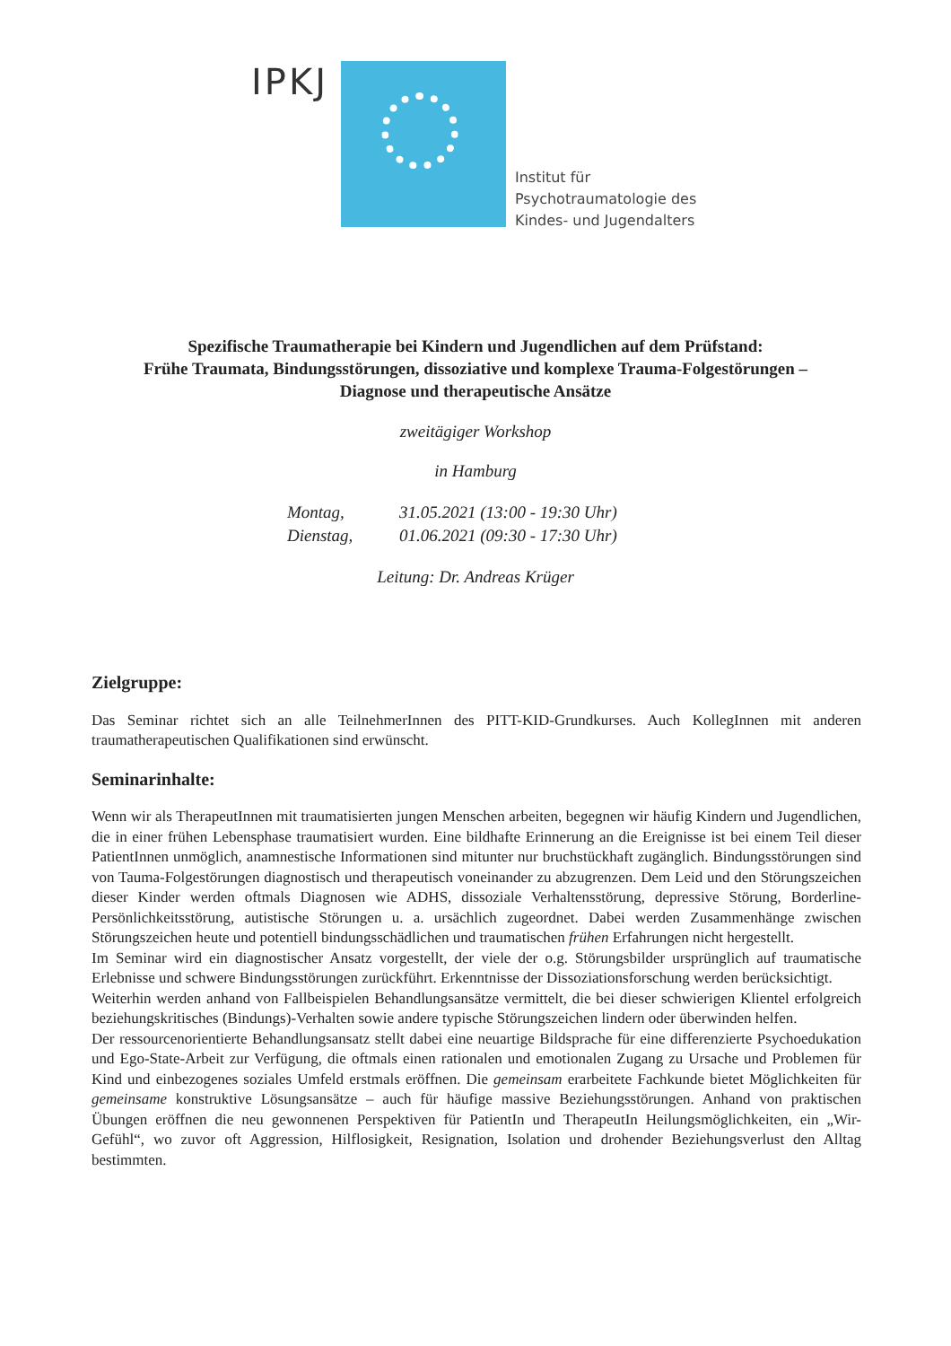IPKJ
Institut für
Psychotraumatologie des
Kindes- und Jugendalters
Spezifische Traumatherapie bei Kindern und Jugendlichen auf dem Prüfstand:
Frühe Traumata, Bindungsstörungen, dissoziative und komplexe Trauma-Folgestörungen –
Diagnose und therapeutische Ansätze
zweitägiger Workshop
in Hamburg
Montag, 31.05.2021 (13:00 - 19:30 Uhr)
Dienstag, 01.06.2021 (09:30 - 17:30 Uhr)
Leitung: Dr. Andreas Krüger
Zielgruppe:
Das Seminar richtet sich an alle TeilnehmerInnen des PITT-KID-Grundkurses. Auch KollegInnen mit anderen traumatherapeutischen Qualifikationen sind erwünscht.
Seminarinhalte:
Wenn wir als TherapeutInnen mit traumatisierten jungen Menschen arbeiten, begegnen wir häufig Kindern und Jugendlichen, die in einer frühen Lebensphase traumatisiert wurden. Eine bildhafte Erinnerung an die Ereignisse ist bei einem Teil dieser PatientInnen unmöglich, anamnestische Informationen sind mitunter nur bruchstückhaft zugänglich. Bindungsstörungen sind von Tauma-Folgestörungen diagnostisch und therapeutisch voneinander zu abzugrenzen. Dem Leid und den Störungszeichen dieser Kinder werden oftmals Diagnosen wie ADHS, dissoziale Verhaltensstörung, depressive Störung, Borderline-Persönlichkeitsstörung, autistische Störungen u. a. ursächlich zugeordnet. Dabei werden Zusammenhänge zwischen Störungszeichen heute und potentiell bindungsschädlichen und traumatischen frühen Erfahrungen nicht hergestellt.
Im Seminar wird ein diagnostischer Ansatz vorgestellt, der viele der o.g. Störungsbilder ursprünglich auf traumatische Erlebnisse und schwere Bindungsstörungen zurückführt. Erkenntnisse der Dissoziationsforschung werden berücksichtigt.
Weiterhin werden anhand von Fallbeispielen Behandlungsansätze vermittelt, die bei dieser schwierigen Klientel erfolgreich beziehungskritisches (Bindungs)-Verhalten sowie andere typische Störungszeichen lindern oder überwinden helfen.
Der ressourcenorientierte Behandlungsansatz stellt dabei eine neuartige Bildsprache für eine differenzierte Psychoedukation und Ego-State-Arbeit zur Verfügung, die oftmals einen rationalen und emotionalen Zugang zu Ursache und Problemen für Kind und einbezogenes soziales Umfeld erstmals eröffnen. Die gemeinsam erarbeitete Fachkunde bietet Möglichkeiten für gemeinsame konstruktive Lösungsansätze – auch für häufige massive Beziehungsstörungen. Anhand von praktischen Übungen eröffnen die neu gewonnenen Perspektiven für PatientIn und TherapeutIn Heilungsmöglichkeiten, ein „Wir-Gefühl“, wo zuvor oft Aggression, Hilflosigkeit, Resignation, Isolation und drohender Beziehungsverlust den Alltag bestimmten.